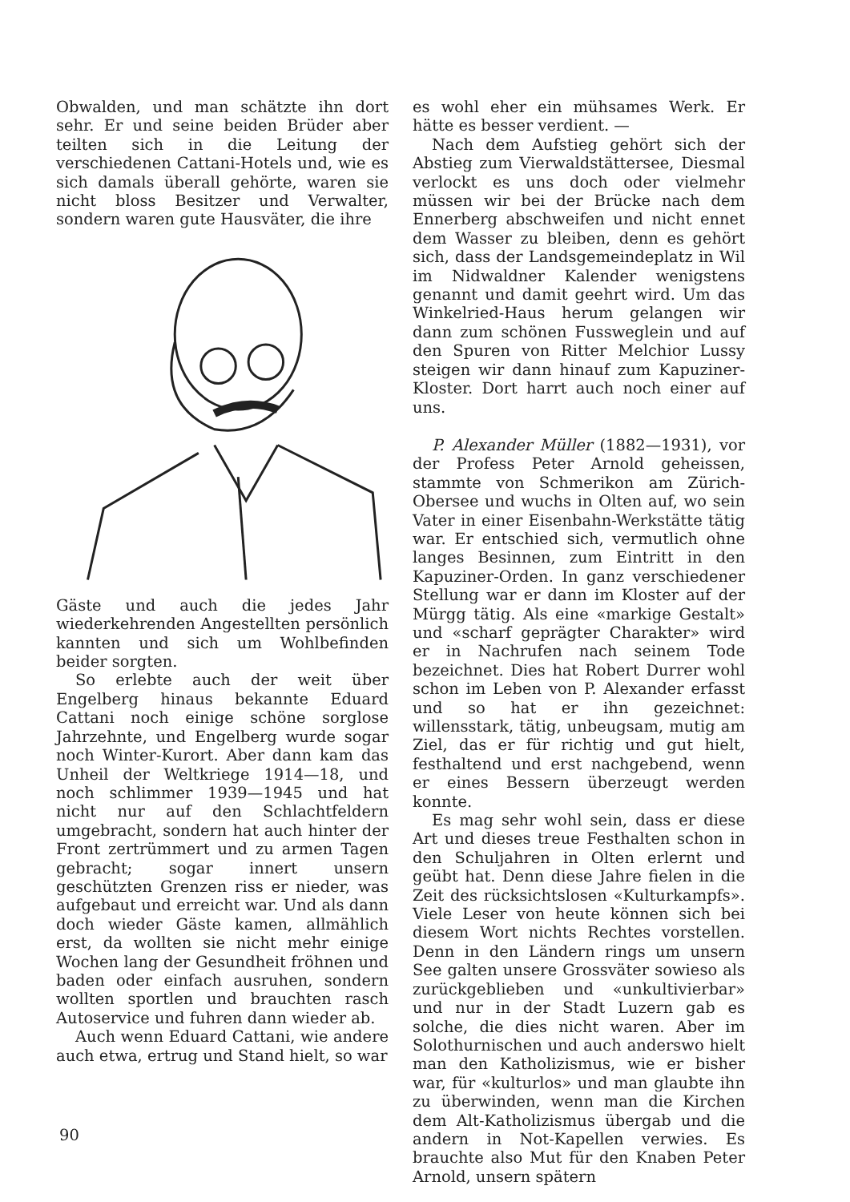Obwalden, und man schätzte ihn dort sehr. Er und seine beiden Brüder aber teilten sich in die Leitung der verschiedenen Cattani-Hotels und, wie es sich damals überall gehörte, waren sie nicht bloss Besitzer und Verwalter, sondern waren gute Hausväter, die ihre
Gäste und auch die jedes Jahr wiederkehrenden Angestellten persönlich kannten und sich um Wohlbefinden beider sorgten.
So erlebte auch der weit über Engelberg hinaus bekannte Eduard Cattani noch einige schöne sorglose Jahrzehnte, und Engelberg wurde sogar noch Winter-Kurort. Aber dann kam das Unheil der Weltkriege 1914—18, und noch schlimmer 1939—1945 und hat nicht nur auf den Schlachtfeldern umgebracht, sondern hat auch hinter der Front zertrümmert und zu armen Tagen gebracht; sogar innert unsern geschützten Grenzen riss er nieder, was aufgebaut und erreicht war. Und als dann doch wieder Gäste kamen, allmählich erst, da wollten sie nicht mehr einige Wochen lang der Gesundheit fröhnen und baden oder einfach ausruhen, sondern wollten sportlen und brauchten rasch Autoservice und fuhren dann wieder ab.
Auch wenn Eduard Cattani, wie andere auch etwa, ertrug und Stand hielt, so war
es wohl eher ein mühsames Werk. Er hätte es besser verdient. —
Nach dem Aufstieg gehört sich der Abstieg zum Vierwaldstättersee, Diesmal verlockt es uns doch oder vielmehr müssen wir bei der Brücke nach dem Ennerberg abschweifen und nicht ennet dem Wasser zu bleiben, denn es gehört sich, dass der Landsgemeindeplatz in Wil im Nidwaldner Kalender wenigstens genannt und damit geehrt wird. Um das Winkelried-Haus herum gelangen wir dann zum schönen Fussweglein und auf den Spuren von Ritter Melchior Lussy steigen wir dann hinauf zum Kapuziner-Kloster. Dort harrt auch noch einer auf uns.
P. Alexander Müller (1882—1931), vor der Profess Peter Arnold geheissen, stammte von Schmerikon am Zürich-Obersee und wuchs in Olten auf, wo sein Vater in einer Eisenbahn-Werkstätte tätig war. Er entschied sich, vermutlich ohne langes Besinnen, zum Eintritt in den Kapuziner-Orden. In ganz verschiedener Stellung war er dann im Kloster auf der Mürgg tätig. Als eine «markige Gestalt» und «scharf geprägter Charakter» wird er in Nachrufen nach seinem Tode bezeichnet. Dies hat Robert Durrer wohl schon im Leben von P. Alexander erfasst und so hat er ihn gezeichnet: willensstark, tätig, unbeugsam, mutig am Ziel, das er für richtig und gut hielt, festhaltend und erst nachgebend, wenn er eines Bessern überzeugt werden konnte.
Es mag sehr wohl sein, dass er diese Art und dieses treue Festhalten schon in den Schuljahren in Olten erlernt und geübt hat. Denn diese Jahre fielen in die Zeit des rücksichtslosen «Kulturkampfs». Viele Leser von heute können sich bei diesem Wort nichts Rechtes vorstellen. Denn in den Ländern rings um unsern See galten unsere Grossväter sowieso als zurückgeblieben und «unkultivierbar» und nur in der Stadt Luzern gab es solche, die dies nicht waren. Aber im Solothurnischen und auch anderswo hielt man den Katholizismus, wie er bisher war, für «kulturlos» und man glaubte ihn zu überwinden, wenn man die Kirchen dem Alt-Katholizismus übergab und die andern in Not-Kapellen verwies. Es brauchte also Mut für den Knaben Peter Arnold, unsern spätern
90